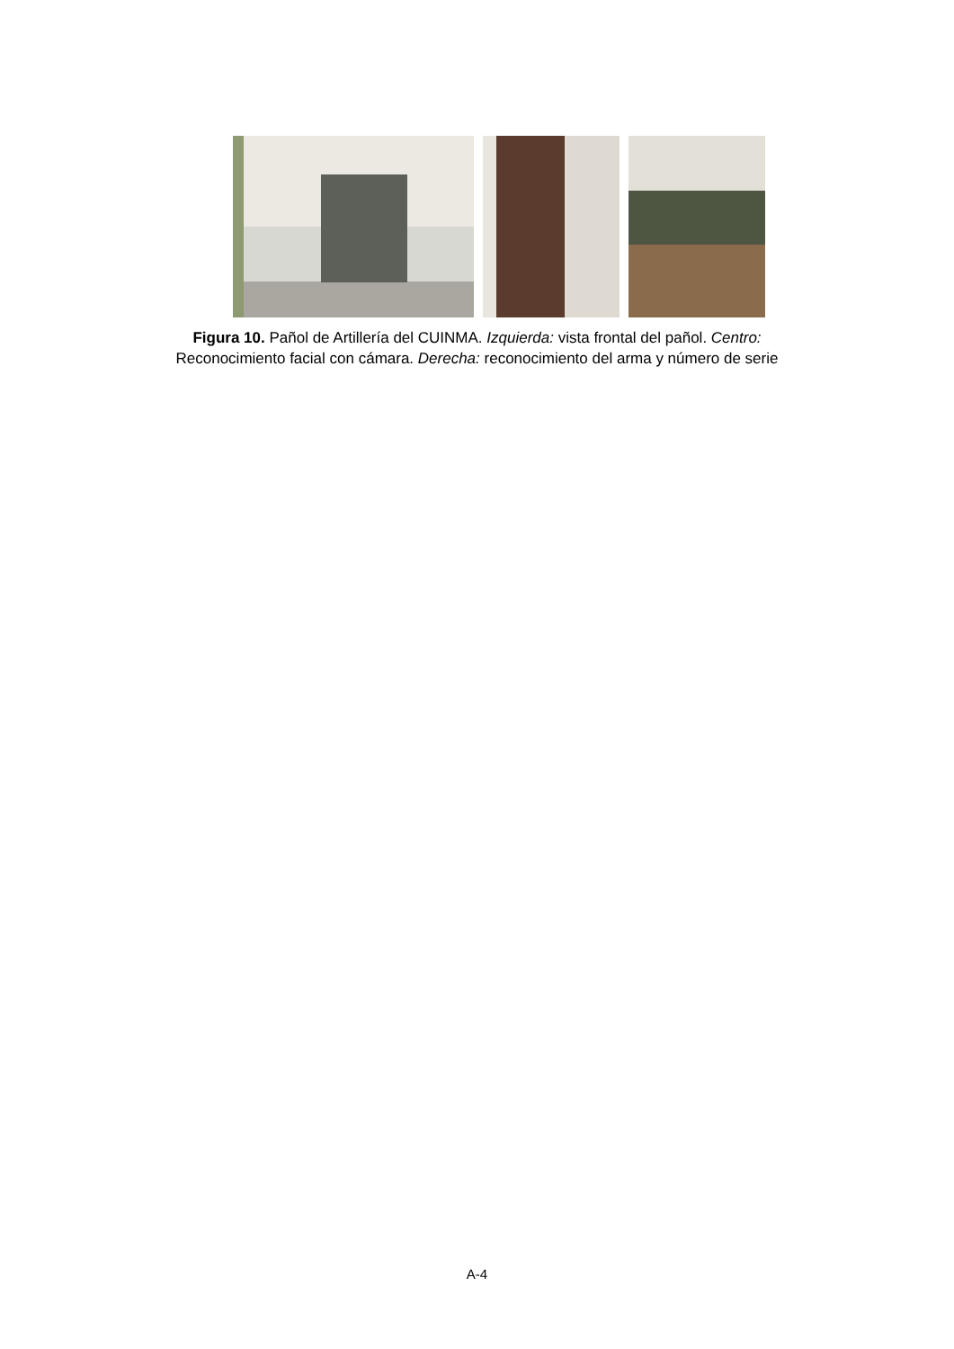Figura 10. Pañol de Artillería del CUINMA. Izquierda: vista frontal del pañol. Centro:
Reconocimiento facial con cámara. Derecha: reconocimiento del arma y número de serie
A-4